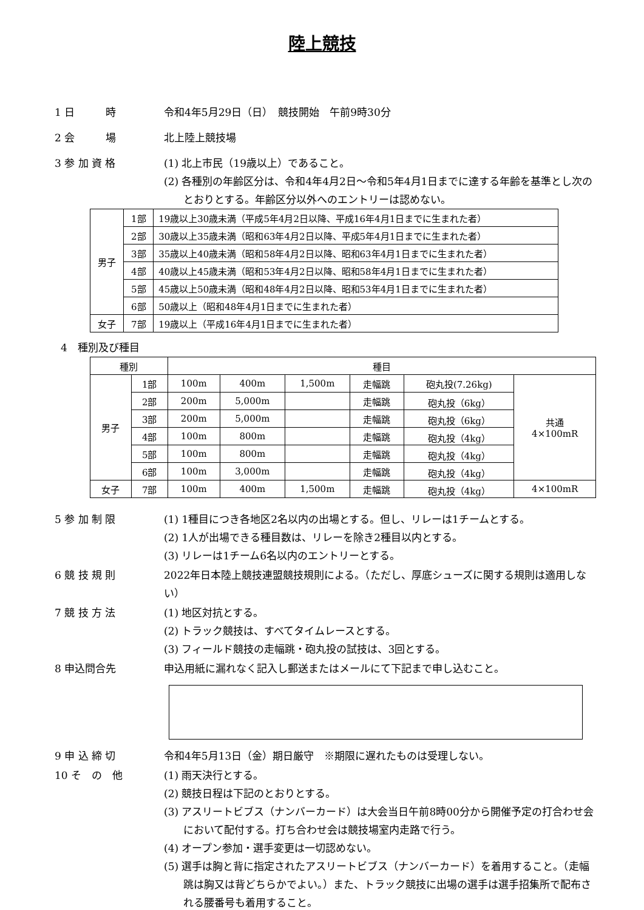陸上競技
1 日　　　時 令和4年5月29日（日）　競技開始　午前9時30分
2 会　　　場 北上陸上競技場
3 参 加 資 格 (1) 北上市民（19歳以上）であること。
(2) 各種別の年齢区分は、令和4年4月2日～令和5年4月1日までに達する年齢を基準とし次のとおりとする。年齢区分以外へのエントリーは認めない。
| 男子 | 1部 | 19歳以上30歳未満（平成5年4月2日以降、平成16年4月1日までに生まれた者） |
| | 2部 | 30歳以上35歳未満（昭和63年4月2日以降、平成5年4月1日までに生まれた者） |
| | 3部 | 35歳以上40歳未満（昭和58年4月2日以降、昭和63年4月1日までに生まれた者） |
| | 4部 | 40歳以上45歳未満（昭和53年4月2日以降、昭和58年4月1日までに生まれた者） |
| | 5部 | 45歳以上50歳未満（昭和48年4月2日以降、昭和53年4月1日までに生まれた者） |
| | 6部 | 50歳以上（昭和48年4月1日までに生まれた者） |
| 女子 | 7部 | 19歳以上（平成16年4月1日までに生まれた者） |
4　種別及び種目
| 種別 | | 種目 | | | | | |
| 男子 | 1部 | 100m | 400m | 1,500m | 走幅跳 | 砲丸投(7.26kg) | 共通 4×100mR |
| | 2部 | 200m | 5,000m | | 走幅跳 | 砲丸投（6kg） | |
| | 3部 | 200m | 5,000m | | 走幅跳 | 砲丸投（6kg） | |
| | 4部 | 100m | 800m | | 走幅跳 | 砲丸投（4kg） | |
| | 5部 | 100m | 800m | | 走幅跳 | 砲丸投（4kg） | |
| | 6部 | 100m | 3,000m | | 走幅跳 | 砲丸投（4kg） | |
| 女子 | 7部 | 100m | 400m | 1,500m | 走幅跳 | 砲丸投（4kg） | 4×100mR |
5 参 加 制 限 (1) 1種目につき各地区2名以内の出場とする。但し、リレーは1チームとする。
(2) 1人が出場できる種目数は、リレーを除き2種目以内とする。
(3) リレーは1チーム6名以内のエントリーとする。
6 競 技 規 則 2022年日本陸上競技連盟競技規則による。（ただし、厚底シューズに関する規則は適用しない）
7 競 技 方 法 (1) 地区対抗とする。
(2) トラック競技は、すべてタイムレースとする。
(3) フィールド競技の走幅跳・砲丸投の試技は、3回とする。
8 申込問合先 申込用紙に漏れなく記入し郵送またはメールにて下記まで申し込むこと。
9 申 込 締 切 令和4年5月13日（金）期日厳守　※期限に遅れたものは受理しない。
10 そ　の　他 (1) 雨天決行とする。
(2) 競技日程は下記のとおりとする。
(3) アスリートビブス（ナンバーカード）は大会当日午前8時00分から開催予定の打合わせ会において配付する。打ち合わせ会は競技場室内走路で行う。
(4) オープン参加・選手変更は一切認めない。
(5) 選手は胸と背に指定されたアスリートビブス（ナンバーカード）を着用すること。（走幅跳は胸又は背どちらかでよい。）また、トラック競技に出場の選手は選手招集所で配布される腰番号も着用すること。